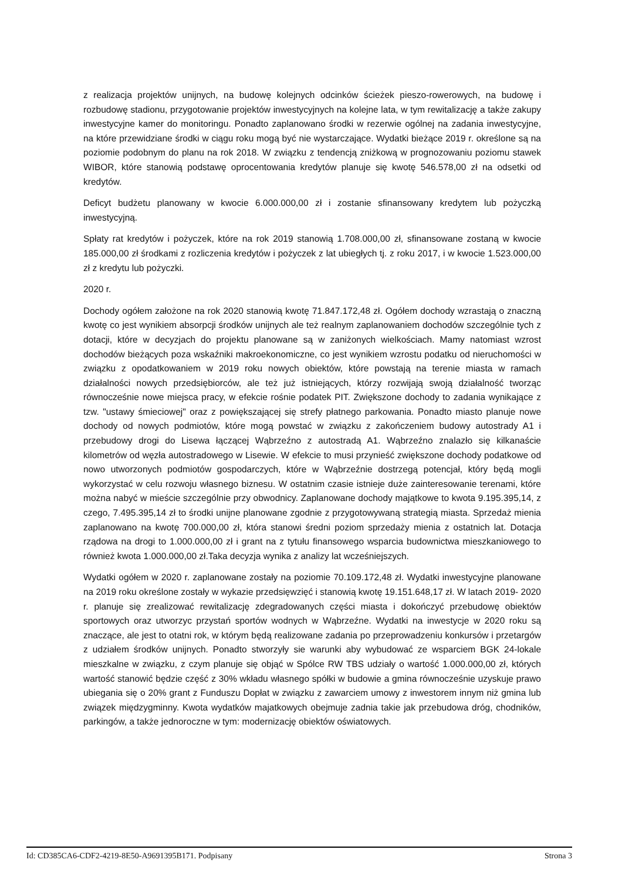z realizacja projektów unijnych, na budowę kolejnych odcinków ścieżek pieszo-rowerowych, na budowę i rozbudowę stadionu, przygotowanie projektów inwestycyjnych na kolejne lata, w tym rewitalizację a także zakupy inwestycyjne kamer do monitoringu. Ponadto zaplanowano środki w rezerwie ogólnej na zadania inwestycyjne, na które przewidziane środki w ciągu roku mogą być nie wystarczające. Wydatki bieżące 2019 r. określone są na poziomie podobnym do planu na rok 2018. W związku z tendencją zniżkową w prognozowaniu poziomu stawek WIBOR, które stanowią podstawę oprocentowania kredytów planuje się kwotę 546.578,00 zł na odsetki od kredytów.
Deficyt budżetu planowany w kwocie 6.000.000,00 zł i zostanie sfinansowany kredytem lub pożyczką inwestycyjną.
Spłaty rat kredytów i pożyczek, które na rok 2019 stanowią 1.708.000,00 zł, sfinansowane zostaną w kwocie 185.000,00 zł środkami z rozliczenia kredytów i pożyczek z lat ubiegłych tj. z roku 2017, i w kwocie 1.523.000,00 zł z kredytu lub pożyczki.
2020 r.
Dochody ogółem założone na rok 2020 stanowią kwotę 71.847.172,48 zł. Ogółem dochody wzrastają o znaczną kwotę co jest wynikiem absorpcji środków unijnych ale też realnym zaplanowaniem dochodów szczególnie tych z dotacji, które w decyzjach do projektu planowane są w zaniżonych wielkościach. Mamy natomiast wzrost dochodów bieżących poza wskaźniki makroekonomiczne, co jest wynikiem wzrostu podatku od nieruchomości w związku z opodatkowaniem w 2019 roku nowych obiektów, które powstają na terenie miasta w ramach działalności nowych przedsiębiorców, ale też już istniejących, którzy rozwijają swoją działalność tworząc równocześnie nowe miejsca pracy, w efekcie rośnie podatek PIT. Zwiększone dochody to zadania wynikające z tzw. "ustawy śmieciowej" oraz z powiększającej się strefy płatnego parkowania. Ponadto miasto planuje nowe dochody od nowych podmiotów, które mogą powstać w związku z zakończeniem budowy autostrady A1 i przebudowy drogi do Lisewa łączącej Wąbrzeźno z autostradą A1. Wąbrzeźno znalazło się kilkanaście kilometrów od węzła autostradowego w Lisewie. W efekcie to musi przynieść zwiększone dochody podatkowe od nowo utworzonych podmiotów gospodarczych, które w Wąbrzeźnie dostrzegą potencjał, który będą mogli wykorzystać w celu rozwoju własnego biznesu. W ostatnim czasie istnieje duże zainteresowanie terenami, które można nabyć w mieście szczególnie przy obwodnicy. Zaplanowane dochody majątkowe to kwota 9.195.395,14, z czego, 7.495.395,14 zł to środki unijne planowane zgodnie z przygotowywaną strategią miasta. Sprzedaż mienia zaplanowano na kwotę 700.000,00 zł, która stanowi średni poziom sprzedaży mienia z ostatnich lat. Dotacja rządowa na drogi to 1.000.000,00 zł i grant na z tytułu finansowego wsparcia budownictwa mieszkaniowego to również kwota 1.000.000,00 zł.Taka decyzja wynika z analizy lat wcześniejszych.
Wydatki ogółem w 2020 r. zaplanowane zostały na poziomie 70.109.172,48 zł. Wydatki inwestycyjne planowane na 2019 roku określone zostały w wykazie przedsięwzięć i stanowią kwotę 19.151.648,17 zł. W latach 2019- 2020 r. planuje się zrealizować rewitalizację zdegradowanych części miasta i dokończyć przebudowę obiektów sportowych oraz utworzyc przystań sportów wodnych w Wąbrzeźne. Wydatki na inwestycje w 2020 roku są znaczące, ale jest to otatni rok, w którym będą realizowane zadania po przeprowadzeniu konkursów i przetargów z udziałem środków unijnych. Ponadto stworzyły sie warunki aby wybudować ze wsparciem BGK 24-lokale mieszkalne w związku, z czym planuje się objąć w Spólce RW TBS udziały o wartość 1.000.000,00 zł, których wartość stanowić będzie część z 30% wkładu własnego spółki w budowie a gmina równocześnie uzyskuje prawo ubiegania się o 20% grant z Funduszu Dopłat w związku z zawarciem umowy z inwestorem innym niż gmina lub związek międzygminny. Kwota wydatków majatkowych obejmuje zadnia takie jak przebudowa dróg, chodników, parkingów, a także jednoroczne w tym: modernizację obiektów oświatowych.
Id: CD385CA6-CDF2-4219-8E50-A9691395B171. Podpisany Strona 3